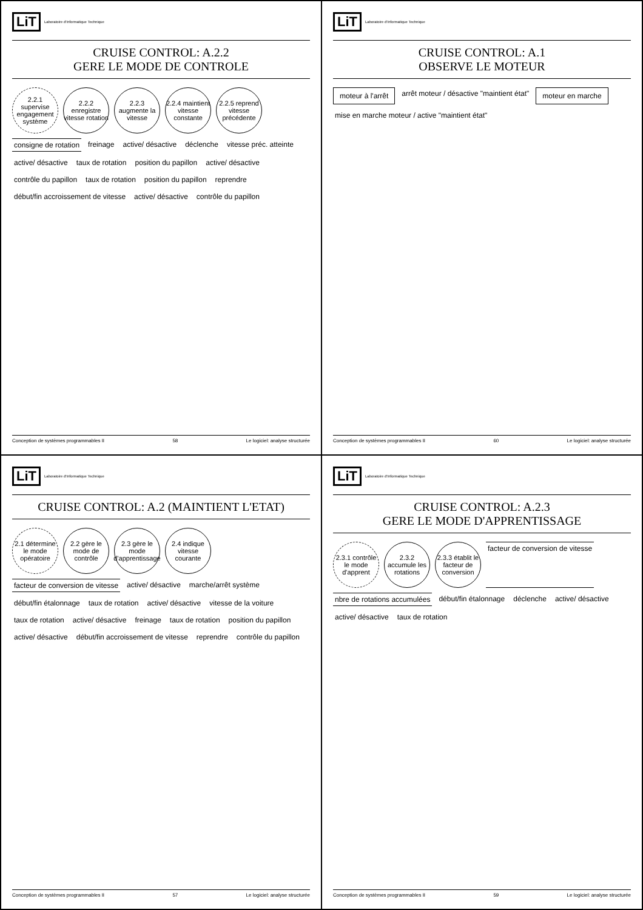LiT Laboratoire d'Informatique Technique
CRUISE CONTROL: A.2 (MAINTIENT L'ETAT)
2.1 détermine le mode opératoire
2.2 gère le mode de contrôle
2.3 gère le mode d'apprentissage
2.4 indique vitesse courante
facteur de conversion de vitesse
active/ désactive marche/arrêt système début/fin étalonnage taux de rotation active/ désactive vitesse de la voiture taux de rotation active/ désactive freinage taux de rotation position du papillon active/ désactive début/fin accroissement de vitesse reprendre contrôle du papillon
Conception de systèmes programmables II 57 Le logiciel: analyse structurée
LiT Laboratoire d'Informatique Technique
CRUISE CONTROL: A.2.2
GERE LE MODE DE CONTROLE
2.2.1 supervise engagement système
2.2.2 enregistre vitesse rotation
2.2.3 augmente la vitesse
2.2.4 maintient vitesse constante
2.2.5 reprend vitesse précédente
consigne de rotation
freinage active/ désactive déclenche vitesse préc. atteinte active/ désactive taux de rotation position du papillon active/ désactive contrôle du papillon taux de rotation position du papillon reprendre début/fin accroissement de vitesse active/ désactive contrôle du papillon
Conception de systèmes programmables II 58 Le logiciel: analyse structurée
LiT Laboratoire d'Informatique Technique
CRUISE CONTROL: A.2.3
GERE LE MODE D'APPRENTISSAGE
2.3.1 contrôle le mode d'apprent
2.3.2 accumule les rotations
2.3.3 établit le facteur de conversion
facteur de conversion de vitesse
nbre de rotations accumulées
début/fin étalonnage déclenche active/ désactive active/ désactive taux de rotation
Conception de systèmes programmables II 59 Le logiciel: analyse structurée
LiT Laboratoire d'Informatique Technique
CRUISE CONTROL: A.1
OBSERVE LE MOTEUR
moteur à l'arrêt
arrêt moteur / désactive "maintient état"
moteur en marche
mise en marche moteur / active "maintient état"
Conception de systèmes programmables II 60 Le logiciel: analyse structurée